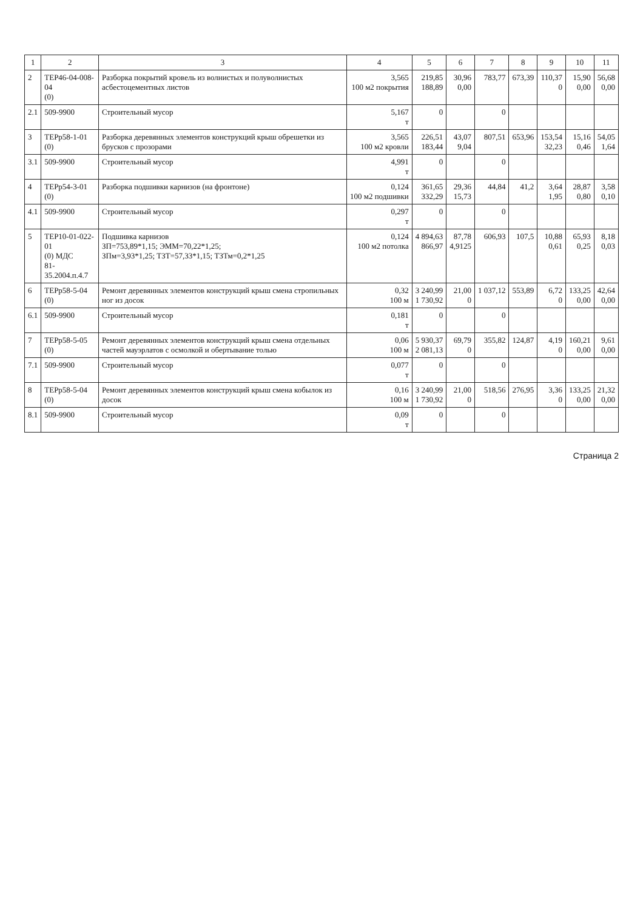| 1 | 2 | 3 | 4 | 5 | 6 | 7 | 8 | 9 | 10 | 11 |
| --- | --- | --- | --- | --- | --- | --- | --- | --- | --- | --- |
| 2 | ТЕР46-04-008-04 (0) | Разборка покрытий кровель из волнистых и полуволнистых асбестоцементных листов | 3,565 100 м2 покрытия | 219,85 188,89 | 30,96 0,00 | 783,77 | 673,39 | 110,37 0 | 15,90 0,00 | 56,68 0,00 |
| 2.1 | 509-9900 | Строительный мусор | 5,167 т | 0 | | 0 | | | | |
| 3 | ТЕРр58-1-01 (0) | Разборка деревянных элементов конструкций крыш обрешетки из брусков с прозорами | 3,565 100 м2 кровли | 226,51 183,44 | 43,07 9,04 | 807,51 | 653,96 | 153,54 32,23 | 15,16 0,46 | 54,05 1,64 |
| 3.1 | 509-9900 | Строительный мусор | 4,991 т | 0 | | 0 | | | | |
| 4 | ТЕРр54-3-01 (0) | Разборка подшивки карнизов (на фронтоне) | 0,124 100 м2 подшивки | 361,65 332,29 | 29,36 15,73 | 44,84 | 41,2 | 3,64 1,95 | 28,87 0,80 | 3,58 0,10 |
| 4.1 | 509-9900 | Строительный мусор | 0,297 т | 0 | | 0 | | | | |
| 5 | ТЕР10-01-022-01 (0) МДС 81-35.2004.п.4.7 | Подшивка карнизов ЗП=753,89*1,15; ЭММ=70,22*1,25; ЗПм=3,93*1,25; ТЗТ=57,33*1,15; ТЗТм=0,2*1,25 | 0,124 100 м2 потолка | 4 894,63 866,97 | 87,78 4,9125 | 606,93 | 107,5 | 10,88 0,61 | 65,93 0,25 | 8,18 0,03 |
| 6 | ТЕРр58-5-04 (0) | Ремонт деревянных элементов конструкций крыш смена стропильных ног из досок | 0,32 100 м | 3 240,99 1 730,92 | 21,00 0 | 1 037,12 | 553,89 | 6,72 0 | 133,25 0,00 | 42,64 0,00 |
| 6.1 | 509-9900 | Строительный мусор | 0,181 т | 0 | | 0 | | | | |
| 7 | ТЕРр58-5-05 (0) | Ремонт деревянных элементов конструкций крыш смена отдельных частей мауэрлатов с осмолкой и обертывание толью | 0,06 100 м | 5 930,37 2 081,13 | 69,79 0 | 355,82 | 124,87 | 4,19 0 | 160,21 0,00 | 9,61 0,00 |
| 7.1 | 509-9900 | Строительный мусор | 0,077 т | 0 | | 0 | | | | |
| 8 | ТЕРр58-5-04 (0) | Ремонт деревянных элементов конструкций крыш смена кобылок из досок | 0,16 100 м | 3 240,99 1 730,92 | 21,00 0 | 518,56 | 276,95 | 3,36 0 | 133,25 0,00 | 21,32 0,00 |
| 8.1 | 509-9900 | Строительный мусор | 0,09 т | 0 | | 0 | | | | |
Страница 2